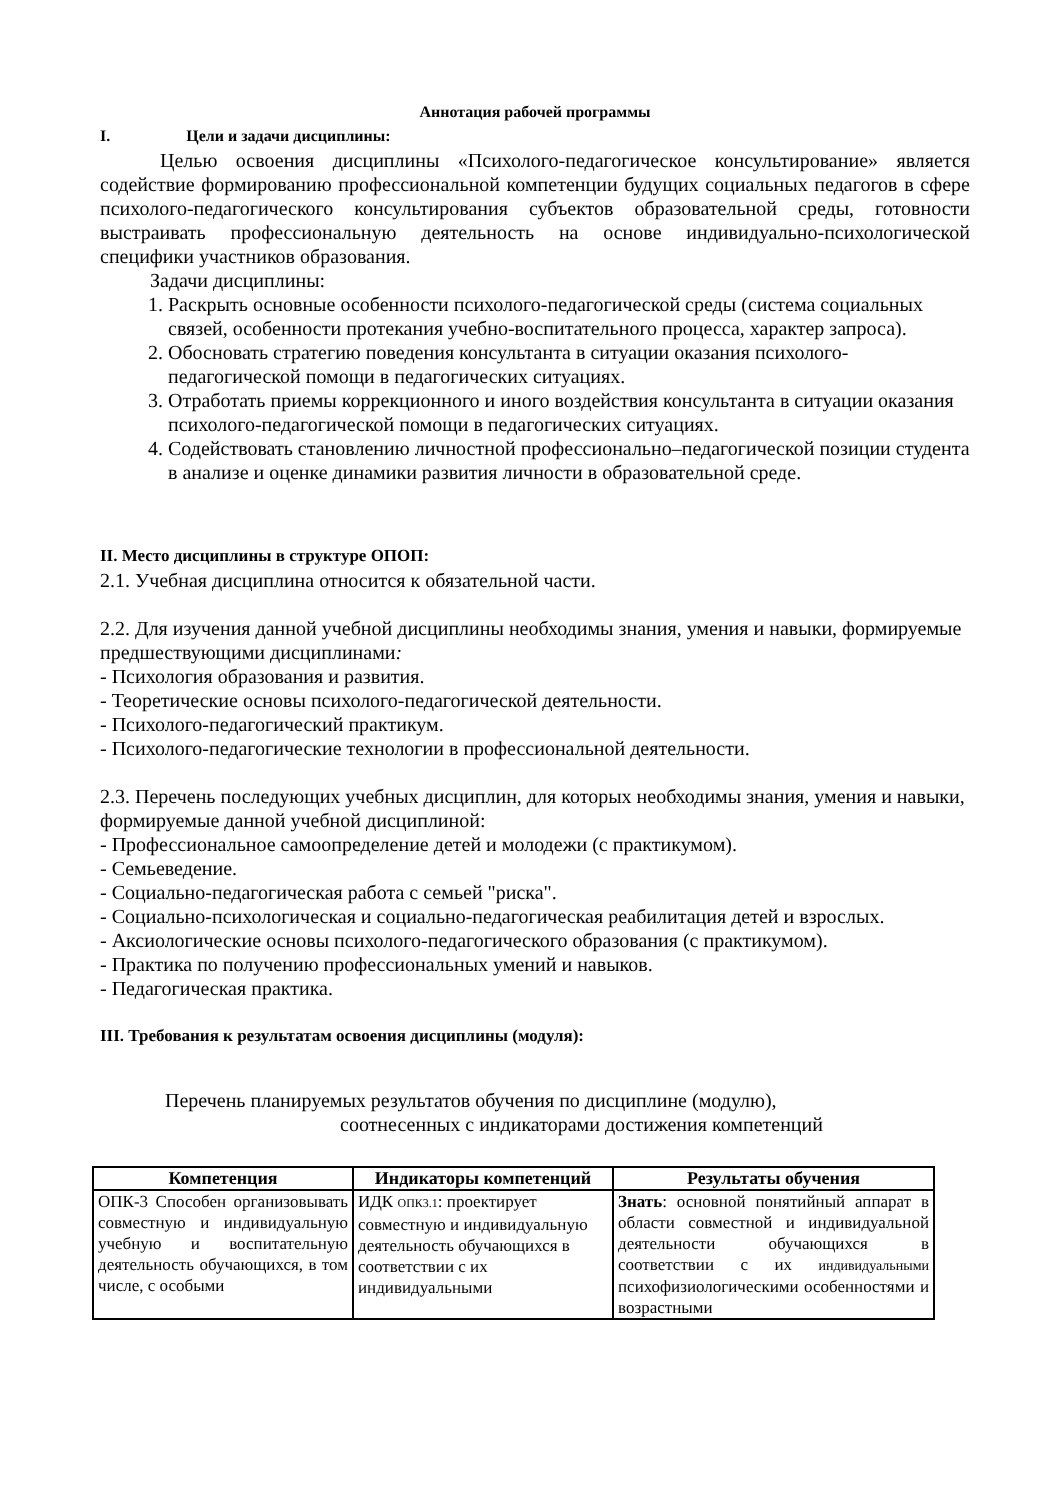Аннотация рабочей программы
I. Цели и задачи дисциплины:
Целью освоения дисциплины «Психолого-педагогическое консультирование» является содействие формированию профессиональной компетенции будущих социальных педагогов в сфере психолого-педагогического консультирования субъектов образовательной среды, готовности выстраивать профессиональную деятельность на основе индивидуально-психологической специфики участников образования.
Задачи дисциплины:
1. Раскрыть основные особенности психолого-педагогической среды (система социальных связей, особенности протекания учебно-воспитательного процесса, характер запроса).
2. Обосновать стратегию поведения консультанта в ситуации оказания психолого-педагогической помощи в педагогических ситуациях.
3. Отработать приемы коррекционного и иного воздействия консультанта в ситуации оказания психолого-педагогической помощи в педагогических ситуациях.
4. Содействовать становлению личностной профессионально–педагогической позиции студента в анализе и оценке динамики развития личности в образовательной среде.
II. Место дисциплины в структуре ОПОП:
2.1. Учебная дисциплина относится к обязательной части.
2.2. Для изучения данной учебной дисциплины необходимы знания, умения и навыки, формируемые предшествующими дисциплинами:
- Психология образования и развития.
- Теоретические основы психолого-педагогической деятельности.
- Психолого-педагогический практикум.
- Психолого-педагогические технологии в профессиональной деятельности.
2.3. Перечень последующих учебных дисциплин, для которых необходимы знания, умения и навыки, формируемые данной учебной дисциплиной:
- Профессиональное самоопределение детей и молодежи (с практикумом).
- Семьеведение.
- Социально-педагогическая работа с семьей "риска".
- Социально-психологическая и социально-педагогическая реабилитация детей и взрослых.
- Аксиологические основы психолого-педагогического образования (с практикумом).
- Практика по получению профессиональных умений и навыков.
- Педагогическая практика.
III. Требования к результатам освоения дисциплины (модуля):
Перечень планируемых результатов обучения по дисциплине (модулю),
соотнесенных с индикаторами достижения компетенций
| Компетенция | Индикаторы компетенций | Результаты обучения |
| --- | --- | --- |
| ОПК-3 Способен организовывать совместную и индивидуальную учебную и воспитательную деятельность обучающихся, в том числе, с особыми | ИДК ОПК3.1 : проектирует совместную и индивидуальную деятельность обучающихся в соответствии с их индивидуальными | Знать : основной понятийный аппарат в области совместной и индивидуальной деятельности обучающихся в соответствии с их индивидуальными психофизиологическими особенностями и возрастными |